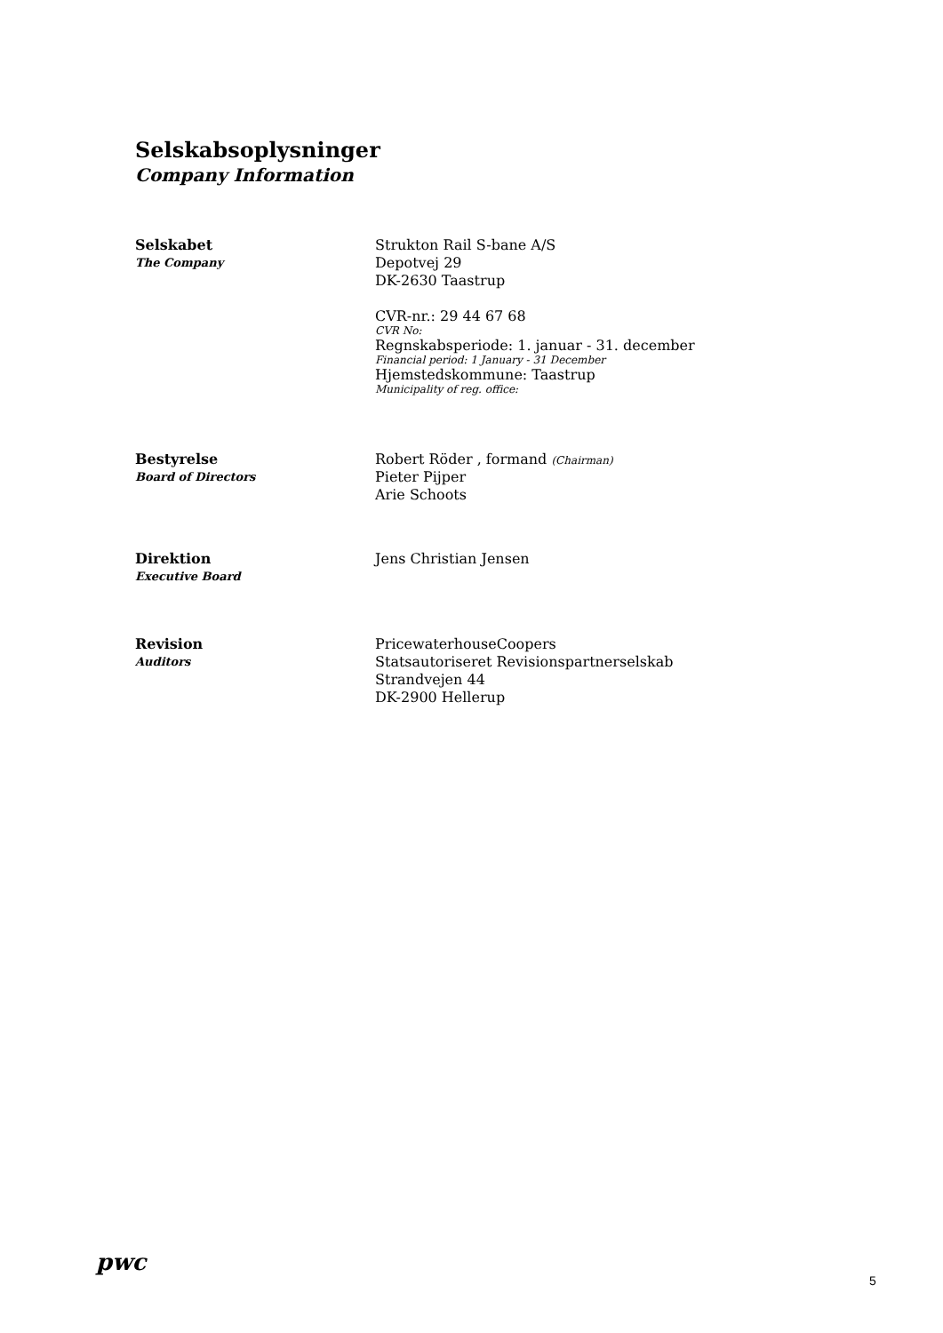Selskabsoplysninger
Company Information
Selskabet
The Company
Strukton Rail S-bane A/S
Depotvej 29
DK-2630 Taastrup
CVR-nr.: 29 44 67 68
CVR No:
Regnskabsperiode: 1. januar - 31. december
Financial period: 1 January - 31 December
Hjemstedskommune: Taastrup
Municipality of reg. office:
Bestyrelse
Board of Directors
Robert Röder , formand (Chairman)
Pieter Pijper
Arie Schoots
Direktion
Executive Board
Jens Christian Jensen
Revision
Auditors
PricewaterhouseCoopers
Statsautoriseret Revisionspartnerselskab
Strandvejen 44
DK-2900 Hellerup
pwc
5